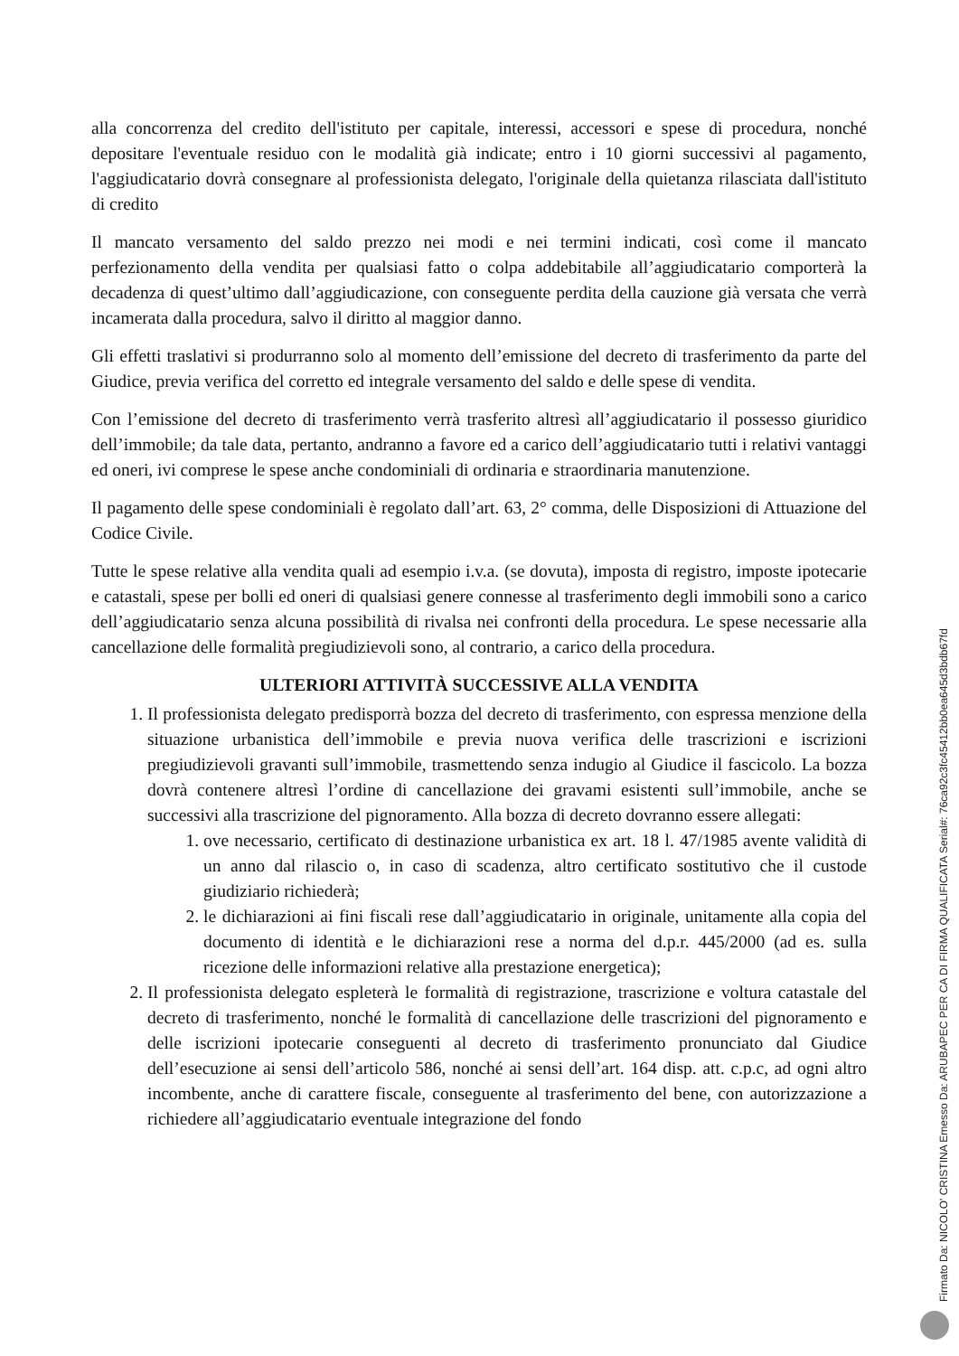alla concorrenza del credito dell'istituto per capitale, interessi, accessori e spese di procedura, nonché depositare l'eventuale residuo con le modalità già indicate; entro i 10 giorni successivi al pagamento, l'aggiudicatario dovrà consegnare al professionista delegato, l'originale della quietanza rilasciata dall'istituto di credito
Il mancato versamento del saldo prezzo nei modi e nei termini indicati, così come il mancato perfezionamento della vendita per qualsiasi fatto o colpa addebitabile all’aggiudicatario comporterà la decadenza di quest’ultimo dall’aggiudicazione, con conseguente perdita della cauzione già versata che verrà incamerata dalla procedura, salvo il diritto al maggior danno.
Gli effetti traslativi si produrranno solo al momento dell’emissione del decreto di trasferimento da parte del Giudice, previa verifica del corretto ed integrale versamento del saldo e delle spese di vendita.
Con l’emissione del decreto di trasferimento verrà trasferito altresì all’aggiudicatario il possesso giuridico dell’immobile; da tale data, pertanto, andranno a favore ed a carico dell’aggiudicatario tutti i relativi vantaggi ed oneri, ivi comprese le spese anche condominiali di ordinaria e straordinaria manutenzione.
Il pagamento delle spese condominiali è regolato dall’art. 63, 2° comma, delle Disposizioni di Attuazione del Codice Civile.
Tutte le spese relative alla vendita quali ad esempio i.v.a. (se dovuta), imposta di registro, imposte ipotecarie e catastali, spese per bolli ed oneri di qualsiasi genere connesse al trasferimento degli immobili sono a carico dell’aggiudicatario senza alcuna possibilità di rivalsa nei confronti della procedura. Le spese necessarie alla cancellazione delle formalità pregiudizievoli sono, al contrario, a carico della procedura.
ULTERIORI ATTIVITÀ SUCCESSIVE ALLA VENDITA
1. Il professionista delegato predisporrà bozza del decreto di trasferimento, con espressa menzione della situazione urbanistica dell’immobile e previa nuova verifica delle trascrizioni e iscrizioni pregiudizievoli gravanti sull’immobile, trasmettendo senza indugio al Giudice il fascicolo. La bozza dovrà contenere altresì l’ordine di cancellazione dei gravami esistenti sull’immobile, anche se successivi alla trascrizione del pignoramento. Alla bozza di decreto dovranno essere allegati:
1. ove necessario, certificato di destinazione urbanistica ex art. 18 l. 47/1985 avente validità di un anno dal rilascio o, in caso di scadenza, altro certificato sostitutivo che il custode giudiziario richiederà;
2. le dichiarazioni ai fini fiscali rese dall’aggiudicatario in originale, unitamente alla copia del documento di identità e le dichiarazioni rese a norma del d.p.r. 445/2000 (ad es. sulla ricezione delle informazioni relative alla prestazione energetica);
2. Il professionista delegato espleterà le formalità di registrazione, trascrizione e voltura catastale del decreto di trasferimento, nonché le formalità di cancellazione delle trascrizioni del pignoramento e delle iscrizioni ipotecarie conseguenti al decreto di trasferimento pronunciato dal Giudice dell’esecuzione ai sensi dell’articolo 586, nonché ai sensi dell’art. 164 disp. att. c.p.c, ad ogni altro incombente, anche di carattere fiscale, conseguente al trasferimento del bene, con autorizzazione a richiedere all’aggiudicatario eventuale integrazione del fondo
Firmato Da: NICOLO' CRISTINA Emesso Da: ARUBAPEC PER CA DI FIRMA QUALIFICATA Serial#: 76ca92c3fc45412bb0ea645d3bdb67fd